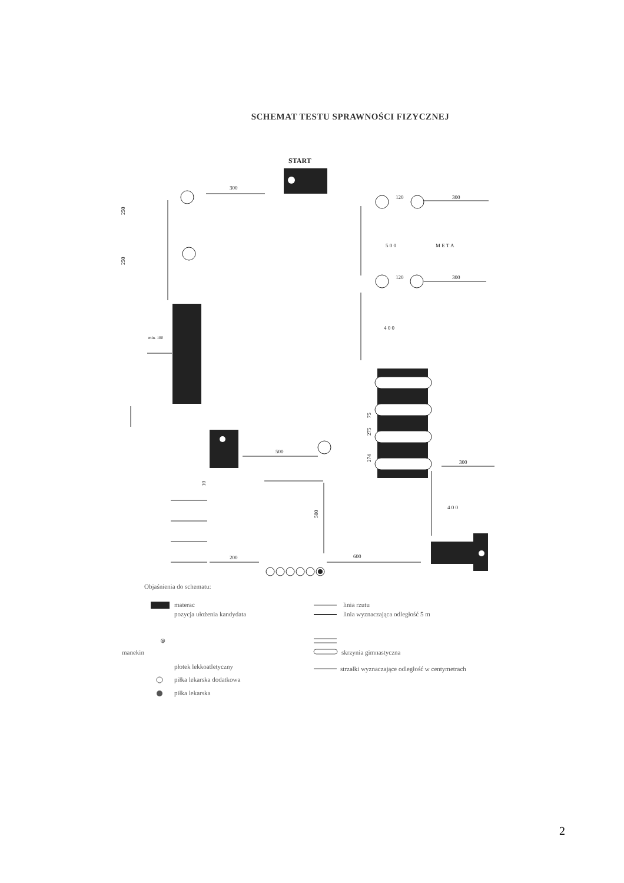SCHEMAT TESTU SPRAWNOŚCI FIZYCZNEJ
START
300
250
250
min. 100
120
300
5 0 0
M E T A
120
300
4 0 0
75
275
274
300
4 0 0
500
500
10
200
600
Objaśnienia do schematu:
materac
pozycja ułożenia kandydata
linia rzutu
linia wyznaczająca odległość 5 m
⊗
manekin
skrzynia gimnastyczna
płotek lekkoatletyczny
strzałki wyznaczające odległość w centymetrach
piłka lekarska dodatkowa
piłka lekarska
2